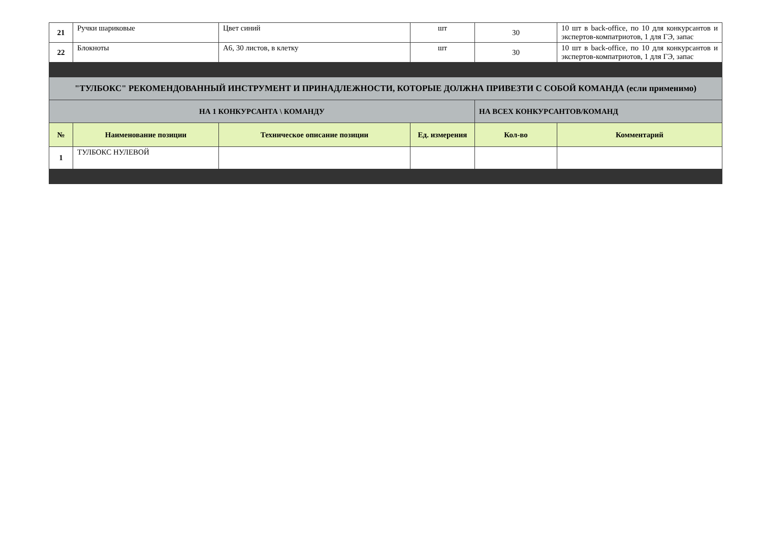| 21 | Ручки шариковые | Цвет синий | шт | 30 | 10 шт в back-office, по 10 для конкурсантов и экспертов-компатриотов, 1 для ГЭ, запас |
| 22 | Блокноты | А6, 30 листов, в клетку | шт | 30 | 10 шт в back-office, по 10 для конкурсантов и экспертов-компатриотов, 1 для ГЭ, запас |
| "ТУЛБОКС" РЕКОМЕНДОВАННЫЙ ИНСТРУМЕНТ И ПРИНАДЛЕЖНОСТИ, КОТОРЫЕ ДОЛЖНА ПРИВЕЗТИ С СОБОЙ КОМАНДА (если применимо) | | | | | |
| НА 1 КОНКУРСАНТА \ КОМАНДУ | | | | НА ВСЕХ КОНКУРСАНТОВ/КОМАНД | |
| № | Наименование позиции | Техническое описание позиции | Ед. измерения | Кол-во | Комментарий |
| 1 | ТУЛБОКС НУЛЕВОЙ | | | | |